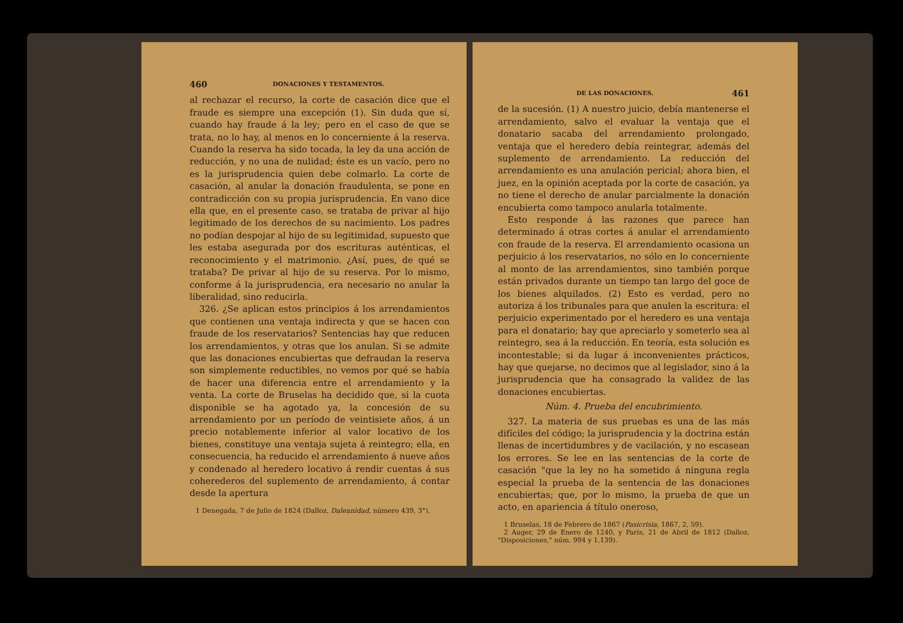460 DONACIONES Y TESTAMENTOS.
al rechazar el recurso, la corte de casación dice que el fraude es siempre una excepción (1). Sin duda que sí, cuando hay fraude á la ley; pero en el caso de que se trata, no lo hay, al menos en lo concerniente á la reserva. Cuando la reserva ha sido tocada, la ley da una acción de reducción, y no una de nulidad; éste es un vacío, pero no es la jurisprudencia quien debe colmarlo. La corte de casación, al anular la donación fraudulenta, se pone en contradicción con su propia jurisprudencia. En vano dice ella que, en el presente caso, se trataba de privar al hijo legitimado de los derechos de su nacimiento. Los padres no podían despojar al hijo de su legitimidad, supuesto que les estaba asegurada por dos escrituras auténticas, el reconocimiento y el matrimonio. ¿Así, pues, de qué se trataba? De privar al hijo de su reserva. Por lo mismo, conforme á la jurisprudencia, era necesario no anular la liberalidad, sino reducirla.
326. ¿Se aplican estos principios á los arrendamientos que contienen una ventaja indirecta y que se hacen con fraude de los reservatarios? Sentencias hay que reducen los arrendamientos, y otras que los anulan. Si se admite que las donaciones encubiertas que defraudan la reserva son simplemente reductibles, no vemos por qué se había de hacer una diferencia entre el arrendamiento y la venta. La corte de Bruselas ha decidido que, si la cuota disponible se ha agotado ya, la concesión de su arrendamiento por un período de veintisiete años, á un precio notablemente inferior al valor locativo de los bienes, constituye una ventaja sujeta á reintegro; ella, en consecuencia, ha reducido el arrendamiento á nueve años y condenado al heredero locativo á rendir cuentas á sus coherederos del suplemento de arrendamiento, á contar desde la apertura
1 Denegada, 7 de Julio de 1824 (Dalloz, Daleanidad, número 439, 3°).
DE LAS DONACIONES. 461
de la sucesión. (1) A nuestro juicio, debía mantenerse el arrendamiento, salvo el evaluar la ventaja que el donatario sacaba del arrendamiento prolongado, ventaja que el heredero debía reintegrar, además del suplemento de arrendamiento. La reducción del arrendamiento es una anulación pericial; ahora bien, el juez, en la opinión aceptada por la corte de casación, ya no tiene el derecho de anular parcialmente la donación encubierta como tampoco anularla totalmente.
Esto responde á las razones que parece han determinado á otras cortes á anular el arrendamiento con fraude de la reserva. El arrendamiento ocasiona un perjuicio á los reservatarios, no sólo en lo concerniente al monto de las arrendamientos, sino también porque están privados durante un tiempo tan largo del goce de los bienes alquilados. (2) Esto es verdad, pero no autoriza á los tribunales para que anulen la escritura: el perjuicio experimentado por el heredero es una ventaja para el donatario; hay que apreciarlo y someterlo sea al reintegro, sea á la reducción. En teoría, esta solución es incontestable; si da lugar á inconvenientes prácticos, hay que quejarse, no decimos que al legislador, sino á la jurisprudencia que ha consagrado la validez de las donaciones encubiertas.
Núm. 4. Prueba del encubrimiento.
327. La materia de sus pruebas es una de las más difíciles del código; la jurisprudencia y la doctrina están llenas de incertidumbres y de vacilación, y no escasean los errores. Se lee en las sentencias de la corte de casación "que la ley no ha sometido á ninguna regla especial la prueba de la sentencia de las donaciones encubiertas; que, por lo mismo, la prueba de que un acto, en apariencia á título oneroso,
1 Bruselas, 18 de Febrero de 1867 (Pasicrisia, 1867, 2, 59).
2 Auger, 29 de Enero de 1240, y París, 21 de Abril de 1812 (Dalloz, "Disposiciones," núm. 994 y 1,139).